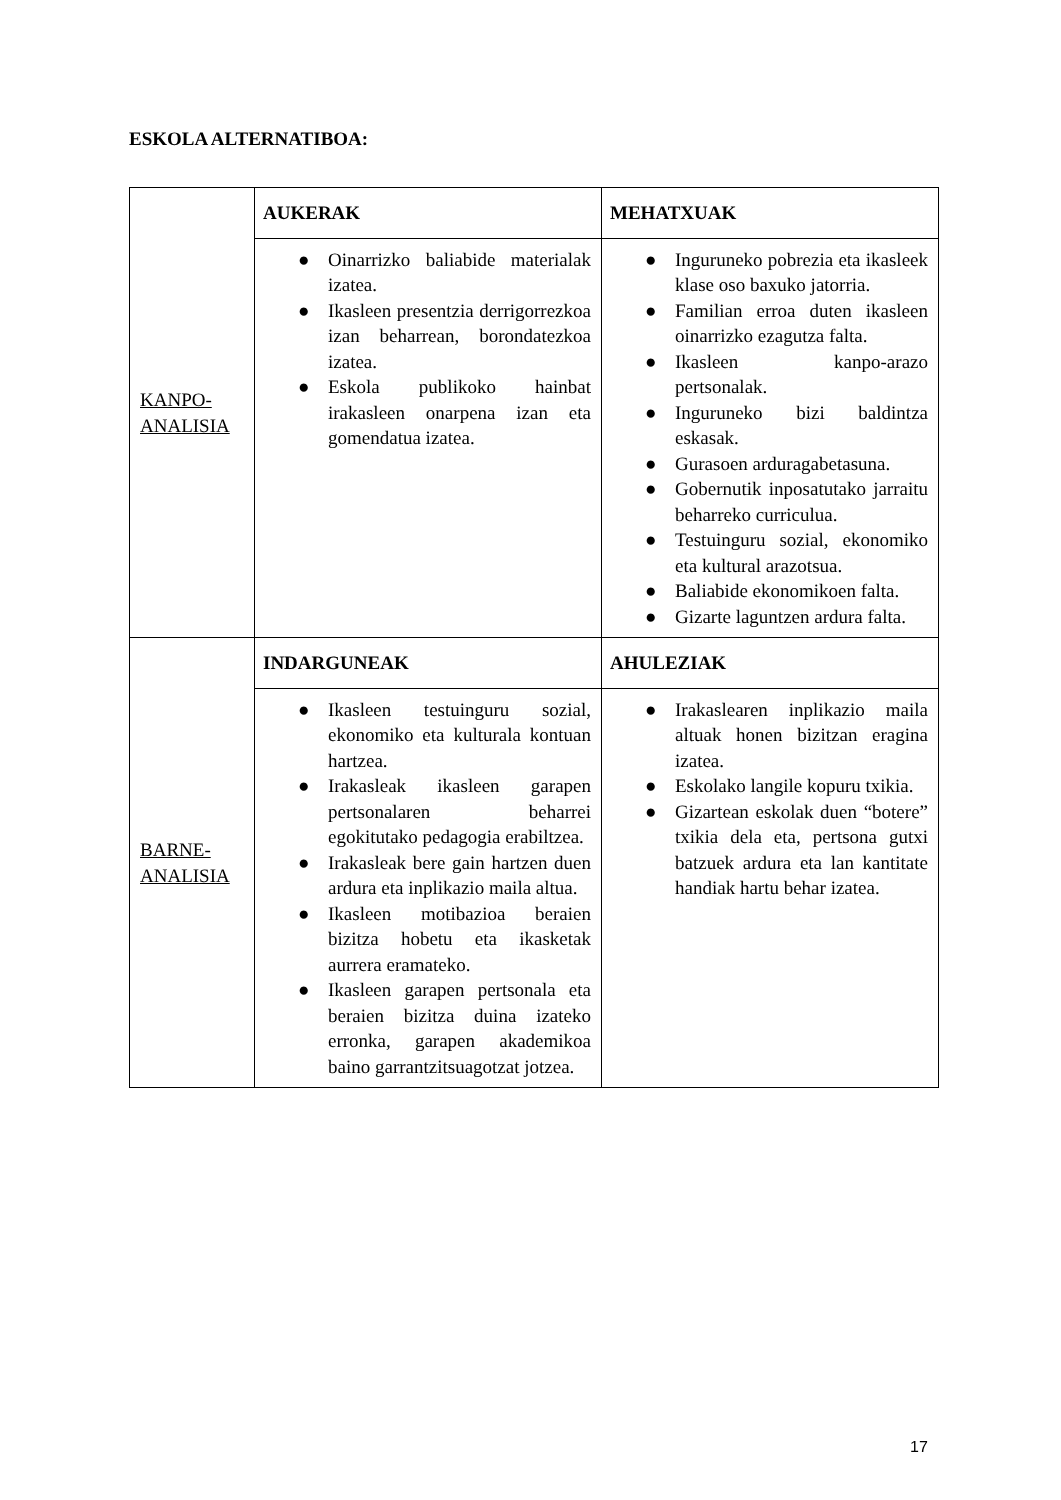ESKOLA ALTERNATIBOA:
| KANPO-ANALISIA | AUKERAK | MEHATXUAK |
| | ● Oinarrizko baliabide materialak izatea. ● Ikasleen presentzia derrigorrezkoa izan beharrean, borondatezkoa izatea. ● Eskola publikoko hainbat irakasleen onarpena izan eta gomendatua izatea. | ● Inguruneko pobrezia eta ikasleek klase oso baxuko jatorria. ● Familian erroa duten ikasleen oinarrizko ezagutza falta. ● Ikasleen kanpo-arazo pertsonalak. ● Inguruneko bizi baldintza eskasak. ● Gurasoen arduragabetasuna. ● Gobernutik inposatutako jarraitu beharreko curriculua. ● Testuinguru sozial, ekonomiko eta kultural arazotsua. ● Baliabide ekonomikoen falta. ● Gizarte laguntzen ardura falta. |
| BARNE-ANALISIA | INDARGUNEAK | AHULEZIAK |
| | ● Ikasleen testuinguru sozial, ekonomiko eta kulturala kontuan hartzea. ● Irakasleak ikasleen garapen pertsonalaren beharrei egokitutako pedagogia erabiltzea. ● Irakasleak bere gain hartzen duen ardura eta inplikazio maila altua. ● Ikasleen motibazioa beraien bizitza hobetu eta ikasketak aurrera eramateko. ● Ikasleen garapen pertsonala eta beraien bizitza duina izateko erronka, garapen akademikoa baino garrantzitsuagotzat jotzea. | ● Irakaslearen inplikazio maila altuak honen bizitzan eragina izatea. ● Eskolako langile kopuru txikia. ● Gizartean eskolak duen “botere” txikia dela eta, pertsona gutxi batzuek ardura eta lan kantitate handiak hartu behar izatea. |
17